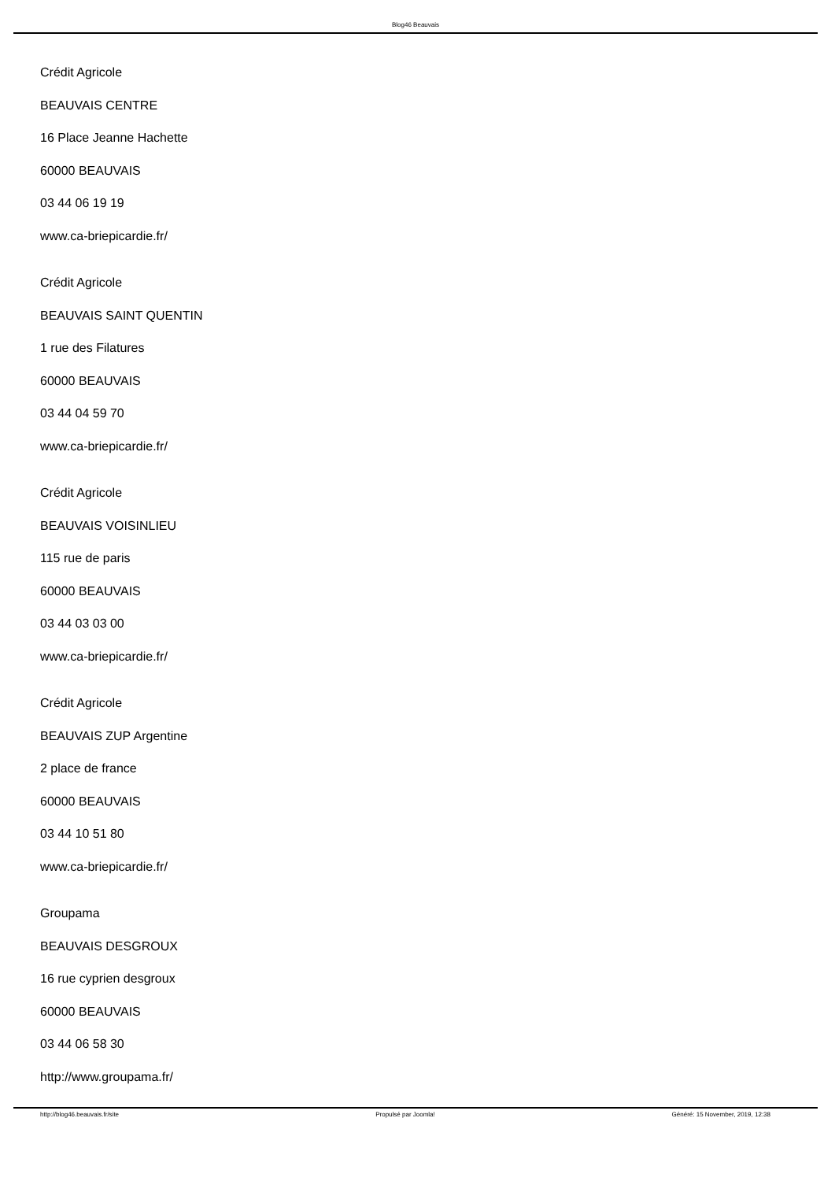Blog46 Beauvais
Crédit Agricole
BEAUVAIS CENTRE
16 Place Jeanne Hachette
60000 BEAUVAIS
03 44 06 19 19
www.ca-briepicardie.fr/
Crédit Agricole
BEAUVAIS SAINT QUENTIN
1 rue des Filatures
60000 BEAUVAIS
03 44 04 59 70
www.ca-briepicardie.fr/
Crédit Agricole
BEAUVAIS VOISINLIEU
115 rue de paris
60000 BEAUVAIS
03 44 03 03 00
www.ca-briepicardie.fr/
Crédit Agricole
BEAUVAIS ZUP Argentine
2 place de france
60000 BEAUVAIS
03 44 10 51 80
www.ca-briepicardie.fr/
Groupama
BEAUVAIS DESGROUX
16 rue cyprien desgroux
60000 BEAUVAIS
03 44 06 58 30
http://www.groupama.fr/
http://blog46.beauvais.fr/site Propulsé par Joomla! Généré: 15 November, 2019, 12:38